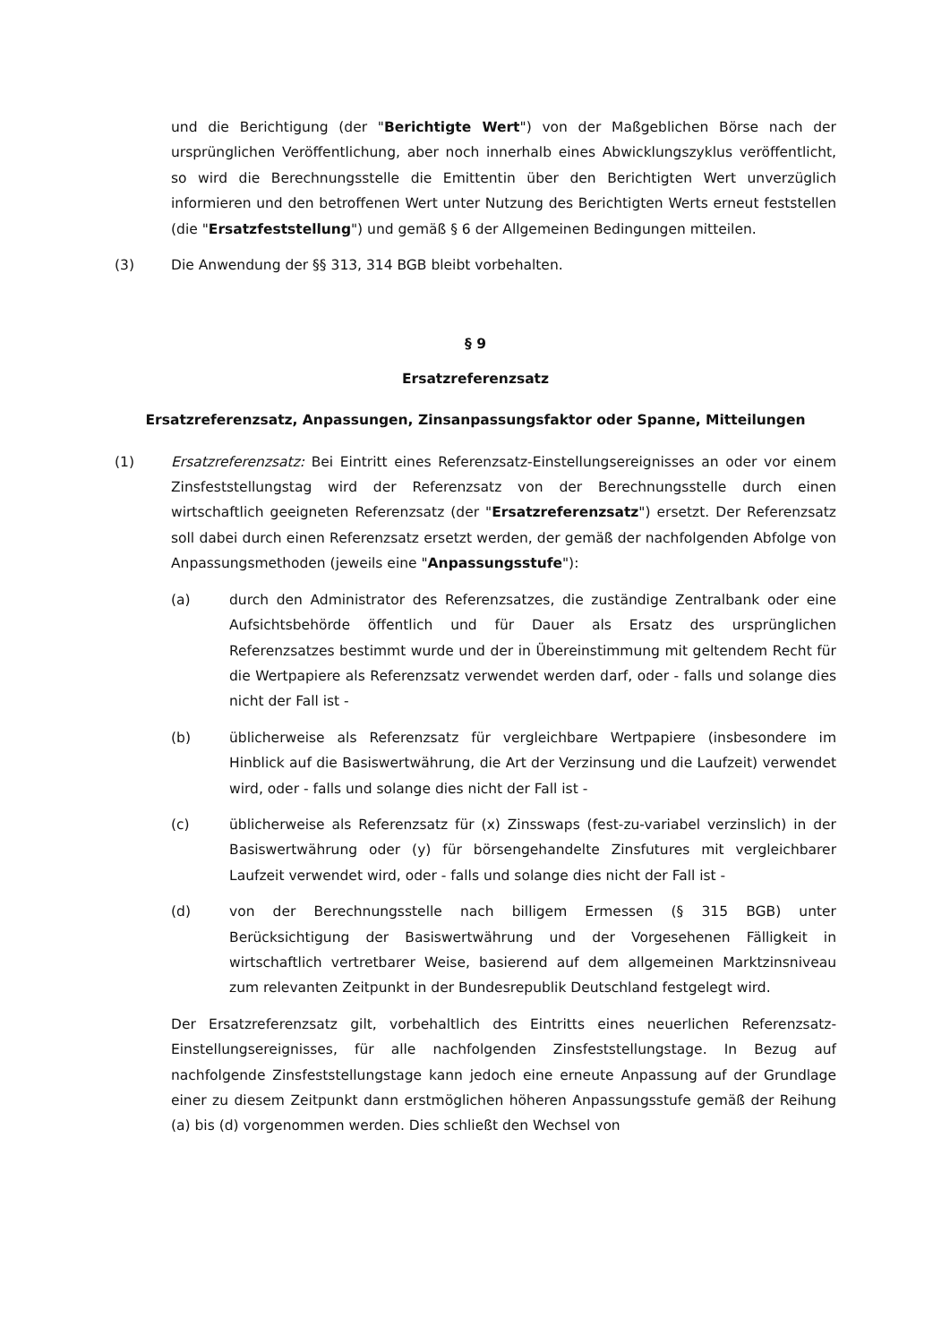und die Berichtigung (der "Berichtigte Wert") von der Maßgeblichen Börse nach der ursprünglichen Veröffentlichung, aber noch innerhalb eines Abwicklungszyklus veröffentlicht, so wird die Berechnungsstelle die Emittentin über den Berichtigten Wert unverzüglich informieren und den betroffenen Wert unter Nutzung des Berichtigten Werts erneut feststellen (die "Ersatzfeststellung") und gemäß § 6 der Allgemeinen Bedingungen mitteilen.
(3) Die Anwendung der §§ 313, 314 BGB bleibt vorbehalten.
§ 9
Ersatzreferenzsatz
Ersatzreferenzsatz, Anpassungen, Zinsanpassungsfaktor oder Spanne, Mitteilungen
(1) Ersatzreferenzsatz: Bei Eintritt eines Referenzsatz-Einstellungsereignisses an oder vor einem Zinsfeststellungstag wird der Referenzsatz von der Berechnungsstelle durch einen wirtschaftlich geeigneten Referenzsatz (der "Ersatzreferenzsatz") ersetzt. Der Referenzsatz soll dabei durch einen Referenzsatz ersetzt werden, der gemäß der nachfolgenden Abfolge von Anpassungsmethoden (jeweils eine "Anpassungsstufe"):
(a) durch den Administrator des Referenzsatzes, die zuständige Zentralbank oder eine Aufsichtsbehörde öffentlich und für Dauer als Ersatz des ursprünglichen Referenzsatzes bestimmt wurde und der in Übereinstimmung mit geltendem Recht für die Wertpapiere als Referenzsatz verwendet werden darf, oder - falls und solange dies nicht der Fall ist -
(b) üblicherweise als Referenzsatz für vergleichbare Wertpapiere (insbesondere im Hinblick auf die Basiswertwährung, die Art der Verzinsung und die Laufzeit) verwendet wird, oder - falls und solange dies nicht der Fall ist -
(c) üblicherweise als Referenzsatz für (x) Zinsswaps (fest-zu-variabel verzinslich) in der Basiswertwährung oder (y) für börsengehandelte Zinsfutures mit vergleichbarer Laufzeit verwendet wird, oder - falls und solange dies nicht der Fall ist -
(d) von der Berechnungsstelle nach billigem Ermessen (§ 315 BGB) unter Berücksichtigung der Basiswertwährung und der Vorgesehenen Fälligkeit in wirtschaftlich vertretbarer Weise, basierend auf dem allgemeinen Marktzinsniveau zum relevanten Zeitpunkt in der Bundesrepublik Deutschland festgelegt wird.
Der Ersatzreferenzsatz gilt, vorbehaltlich des Eintritts eines neuerlichen Referenzsatz-Einstellungsereignisses, für alle nachfolgenden Zinsfeststellungstage. In Bezug auf nachfolgende Zinsfeststellungstage kann jedoch eine erneute Anpassung auf der Grundlage einer zu diesem Zeitpunkt dann erstmöglichen höheren Anpassungsstufe gemäß der Reihung (a) bis (d) vorgenommen werden. Dies schließt den Wechsel von